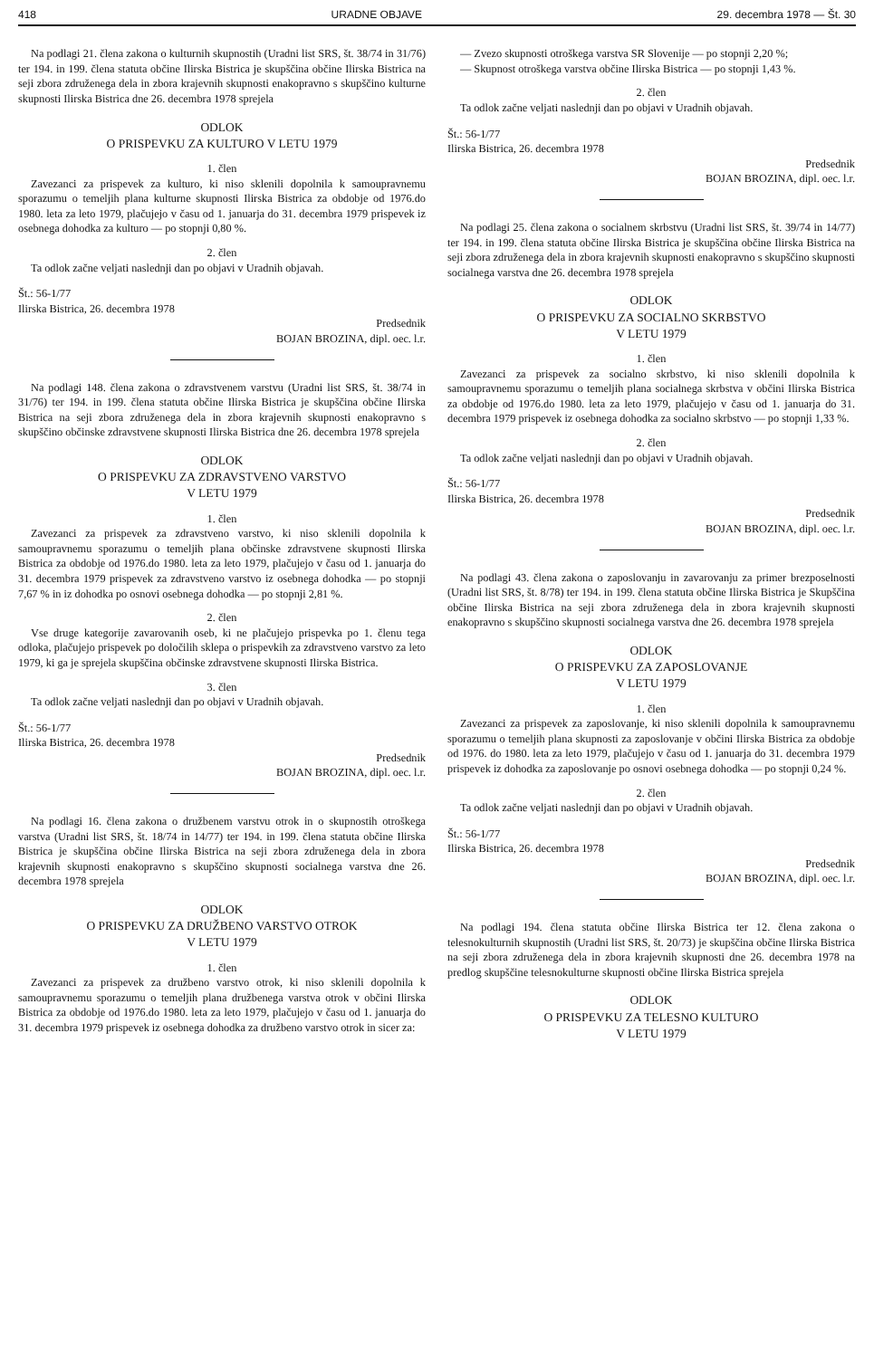418 URADNE OBJAVE 29. decembra 1978 — Št. 30
Na podlagi 21. člena zakona o kulturnih skupnostih (Uradni list SRS, št. 38/74 in 31/76) ter 194. in 199. člena statuta občine Ilirska Bistrica je skupščina občine Ilirska Bistrica na seji zbora združenega dela in zbora krajevnih skupnosti enakopravno s skupščino kulturne skupnosti Ilirska Bistrica dne 26. decembra 1978 sprejela
ODLOK
O PRISPEVKU ZA KULTURO V LETU 1979
1. člen
Zavezanci za prispevek za kulturo, ki niso sklenili dopolnila k samoupravnemu sporazumu o temeljih plana kulturne skupnosti Ilirska Bistrica za obdobje od 1976.do 1980. leta za leto 1979, plačujejo v času od 1. januarja do 31. decembra 1979 prispevek iz osebnega dohodka za kulturo — po stopnji 0,80 %.
2. člen
Ta odlok začne veljati naslednji dan po objavi v Uradnih objavah.
Št.: 56-1/77
Ilirska Bistrica, 26. decembra 1978
Predsednik
BOJAN BROZINA, dipl. oec. l.r.
Na podlagi 148. člena zakona o zdravstvenem varstvu (Uradni list SRS, št. 38/74 in 31/76) ter 194. in 199. člena statuta občine Ilirska Bistrica je skupščina občine Ilirska Bistrica na seji zbora združenega dela in zbora krajevnih skupnosti enakopravno s skupščino občinske zdravstvene skupnosti Ilirska Bistrica dne 26. decembra 1978 sprejela
ODLOK
O PRISPEVKU ZA ZDRAVSTVENO VARSTVO
V LETU 1979
1. člen
Zavezanci za prispevek za zdravstveno varstvo, ki niso sklenili dopolnila k samoupravnemu sporazumu o temeljih plana občinske zdravstvene skupnosti Ilirska Bistrica za obdobje od 1976.do 1980. leta za leto 1979, plačujejo v času od 1. januarja do 31. decembra 1979 prispevek za zdravstveno varstvo iz osebnega dohodka — po stopnji 7,67 % in iz dohodka po osnovi osebnega dohodka — po stopnji 2,81 %.
2. člen
Vse druge kategorije zavarovanih oseb, ki ne plačujejo prispevka po 1. členu tega odloka, plačujejo prispevek po določilih sklepa o prispevkih za zdravstveno varstvo za leto 1979, ki ga je sprejela skupščina občinske zdravstvene skupnosti Ilirska Bistrica.
3. člen
Ta odlok začne veljati naslednji dan po objavi v Uradnih objavah.
Št.: 56-1/77
Ilirska Bistrica, 26. decembra 1978
Predsednik
BOJAN BROZINA, dipl. oec. l.r.
Na podlagi 16. člena zakona o družbenem varstvu otrok in o skupnostih otroškega varstva (Uradni list SRS, št. 18/74 in 14/77) ter 194. in 199. člena statuta občine Ilirska Bistrica je skupščina občine Ilirska Bistrica na seji zbora združenega dela in zbora krajevnih skupnosti enakopravno s skupščino skupnosti socialnega varstva dne 26. decembra 1978 sprejela
ODLOK
O PRISPEVKU ZA DRUŽBENO VARSTVO OTROK
V LETU 1979
1. člen
Zavezanci za prispevek za družbeno varstvo otrok, ki niso sklenili dopolnila k samoupravnemu sporazumu o temeljih plana družbenega varstva otrok v občini Ilirska Bistrica za obdobje od 1976.do 1980. leta za leto 1979, plačujejo v času od 1. januarja do 31. decembra 1979 prispevek iz osebnega dohodka za družbeno varstvo otrok in sicer za:
— Zvezo skupnosti otroškega varstva SR Slovenije — po stopnji 2,20 %;
— Skupnost otroškega varstva občine Ilirska Bistrica — po stopnji 1,43 %.
2. člen
Ta odlok začne veljati naslednji dan po objavi v Uradnih objavah.
Št.: 56-1/77
Ilirska Bistrica, 26. decembra 1978
Predsednik
BOJAN BROZINA, dipl. oec. l.r.
Na podlagi 25. člena zakona o socialnem skrbstvu (Uradni list SRS, št. 39/74 in 14/77) ter 194. in 199. člena statuta občine Ilirska Bistrica je skupščina občine Ilirska Bistrica na seji zbora združenega dela in zbora krajevnih skupnosti enakopravno s skupščino skupnosti socialnega varstva dne 26. decembra 1978 sprejela
ODLOK
O PRISPEVKU ZA SOCIALNO SKRBSTVO
V LETU 1979
1. člen
Zavezanci za prispevek za socialno skrbstvo, ki niso sklenili dopolnila k samoupravnemu sporazumu o temeljih plana socialnega skrbstva v občini Ilirska Bistrica za obdobje od 1976.do 1980. leta za leto 1979, plačujejo v času od 1. januarja do 31. decembra 1979 prispevek iz osebnega dohodka za socialno skrbstvo — po stopnji 1,33 %.
2. člen
Ta odlok začne veljati naslednji dan po objavi v Uradnih objavah.
Št.: 56-1/77
Ilirska Bistrica, 26. decembra 1978
Predsednik
BOJAN BROZINA, dipl. oec. l.r.
Na podlagi 43. člena zakona o zaposlovanju in zavarovanju za primer brezposelnosti (Uradni list SRS, št. 8/78) ter 194. in 199. člena statuta občine Ilirska Bistrica je Skupščina občine Ilirska Bistrica na seji zbora združenega dela in zbora krajevnih skupnosti enakopravno s skupščino skupnosti socialnega varstva dne 26. decembra 1978 sprejela
ODLOK
O PRISPEVKU ZA ZAPOSLOVANJE
V LETU 1979
1. člen
Zavezanci za prispevek za zaposlovanje, ki niso sklenili dopolnila k samoupravnemu sporazumu o temeljih plana skupnosti za zaposlovanje v občini Ilirska Bistrica za obdobje od 1976. do 1980. leta za leto 1979, plačujejo v času od 1. januarja do 31. decembra 1979 prispevek iz dohodka za zaposlovanje po osnovi osebnega dohodka — po stopnji 0,24 %.
2. člen
Ta odlok začne veljati naslednji dan po objavi v Uradnih objavah.
Št.: 56-1/77
Ilirska Bistrica, 26. decembra 1978
Predsednik
BOJAN BROZINA, dipl. oec. l.r.
Na podlagi 194. člena statuta občine Ilirska Bistrica ter 12. člena zakona o telesnokulturnih skupnostih (Uradni list SRS, št. 20/73) je skupščina občine Ilirska Bistrica na seji zbora združenega dela in zbora krajevnih skupnosti dne 26. decembra 1978 na predlog skupščine telesnokulturne skupnosti občine Ilirska Bistrica sprejela
ODLOK
O PRISPEVKU ZA TELESNO KULTURO
V LETU 1979